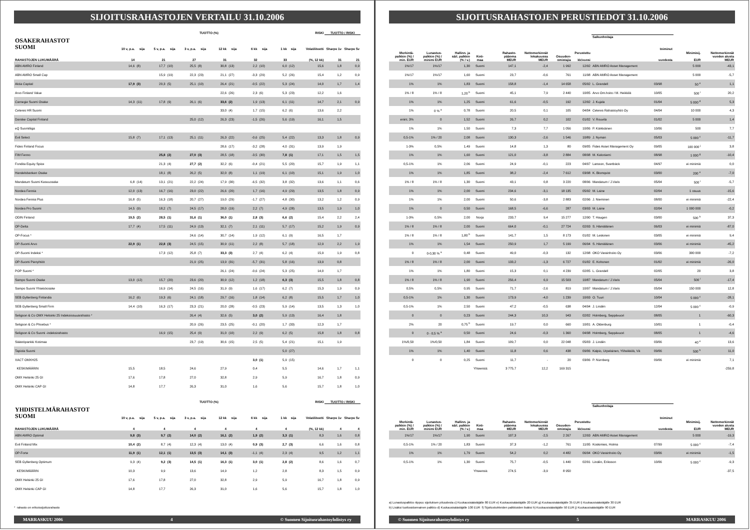SIJOITUSRAHASTOJEN VERTAILU 31.10.2006
| | TUOTTO (%) | | | | | | | | | | | | RISKI | TUOTTO / RISKI | |
| --- | --- | --- | --- | --- | --- | --- | --- | --- | --- | --- | --- | --- | --- | --- | --- |
| OSAKERAHASTOT SUOMI | 10 v, p.a. | sija | 5 v, p.a. | sija | 3 v, p.a. | sija | 12 kk | sija | 6 kk | sija | 1 kk | sija | Volatiliteetti | Sharpe 1v | Sharpe 5v |
| RAHASTOJEN LUKUMÄÄRÄ | 14 | | 21 | | 27 | | 31 | | 32 | | 33 | | (%, 12 kk) | 31 | 21 |
| ABN AMRO Finland | 14,6 | (8) | 17,7 | (10) | 25,5 | (8) | 30,8 | (13) | 2,2 | (10) | 6,0 | (12) | 15,6 | 1,8 | 0,9 |
| ABN AMRO Small Cap | | | 15,9 | (19) | 22,3 | (23) | 21,1 | (27) | -3,3 | (29) | 5,2 | (26) | 15,4 | 1,2 | 0,9 |
| Aktia Capital | 17,9 | (3) | 20,3 | (5) | 25,1 | (10) | 26,4 | (21) | -0,5 | (22) | 5,3 | (24) | 14,0 | 1,7 | 1,4 |
| Arvo Finland Value | | | | | | | 22,6 | (26) | 2,3 | (6) | 5,3 | (23) | 12,2 | 1,6 | |
| Carnegie Suomi Osake | 14,3 | (11) | 17,8 | (9) | 26,1 | (6) | 33,6 | (2) | 1,9 | (13) | 6,1 | (11) | 14,7 | 2,1 | 0,9 |
| Celeres HR Suomi | | | | | | | 33,0 | (4) | 1,7 | (15) | 6,2 | (6) | 13,6 | 2,2 | |
| Danske Capital Finland | | | | | 25,0 | (12) | 26,3 | (23) | -1,5 | (26) | 5,6 | (19) | 16,1 | 1,5 | |
| eQ Suomiliiga | | | | | | | | | | | | | | | |
| Evli Select | 15,8 | (7) | 17,1 | (13) | 25,1 | (11) | 26,3 | (22) | -0,6 | (25) | 5,4 | (22) | 13,3 | 1,8 | 0,9 |
| Fides Finland Focus | | | | | | | 28,6 | (17) | -3,2 | (28) | 4,0 | (31) | 13,9 | 1,9 | |
| FIM Fenno | | | 25,8 | (2) | 27,0 | (3) | 28,5 | (18) | -3,5 | (30) | 7,8 | (1) | 17,1 | 1,5 | 1,5 |
| Fondita Equity Spice | | | 21,3 | (4) | 27,7 | (2) | 32,2 | (6) | -0,4 | (21) | 5,5 | (20) | 15,7 | 1,9 | 1,1 |
| Handelsbanken Osake | | | 18,1 | (8) | 26,2 | (5) | 32,0 | (8) | 1,1 | (19) | 6,1 | (10) | 15,1 | 1,9 | 1,0 |
| Mandatum Suomi Kasvuosake | 6,8 | (14) | 13,1 | (21) | 22,2 | (24) | 17,9 | (30) | -6,5 | (32) | 3,8 | (32) | 13,6 | 1,1 | 0,6 |
| Nordea Fennia | 12,0 | (13) | 16,7 | (16) | 23,0 | (22) | 26,6 | (20) | 1,7 | (16) | 4,9 | (29) | 13,5 | 1,8 | 0,9 |
| Nordea Fennia Plus | 16,8 | (5) | 16,3 | (18) | 20,7 | (27) | 19,0 | (29) | -1,7 | (27) | 4,8 | (30) | 13,2 | 1,2 | 0,9 |
| Nordea Pro Suomi | 14,5 | (9) | 18,2 | (7) | 24,5 | (17) | 28,0 | (19) | 2,2 | (7) | 4,9 | (28) | 13,5 | 1,9 | 1,0 |
| ODIN Finland | 19,5 | (2) | 28,5 | (1) | 31,6 | (1) | 36,0 | (1) | 2,8 | (3) | 6,6 | (2) | 15,4 | 2,2 | 2,4 |
| OP-Delta | 17,7 | (4) | 17,5 | (11) | 24,9 | (13) | 32,1 | (7) | 2,1 | (11) | 5,7 | (17) | 15,2 | 1,9 | 0,9 |
| OP-Focus * | | | | | 24,6 | (14) | 30,7 | (14) | 1,9 | (12) | 6,1 | (9) | 16,5 | 1,7 | |
| OP-Suomi Arvo | 22,9 | (1) | 22,8 | (3) | 24,5 | (15) | 30,9 | (11) | 2,2 | (8) | 5,7 | (18) | 12,9 | 2,2 | 1,9 |
| OP-Suomi Indeksi * | | | 17,3 | (12) | 25,8 | (7) | 33,3 | (3) | 2,7 | (4) | 6,2 | (4) | 15,9 | 1,9 | 0,8 |
| OP-Suomi Pienyhtiöt | | | | | 21,9 | (25) | 13,9 | (31) | -5,7 | (31) | 5,8 | (16) | 13,9 | 0,8 | |
| POP Suomi * | | | | | | | 26,1 | (24) | -0,6 | (24) | 5,3 | (25) | 14,0 | 1,7 | |
| Sampo Suomi Osake | 13,0 | (12) | 15,7 | (20) | 23,6 | (20) | 30,9 | (12) | 1,2 | (18) | 6,3 | (3) | 15,5 | 1,8 | 0,8 |
| Sampo Suomi Yhteisöosake | | | 16,9 | (14) | 24,5 | (16) | 31,9 | (9) | 1,6 | (17) | 6,2 | (7) | 15,3 | 1,9 | 0,9 |
| SEB Gyllenberg Finlandia | 16,2 | (6) | 19,3 | (6) | 24,1 | (18) | 29,7 | (16) | 1,8 | (14) | 6,2 | (8) | 15,5 | 1,7 | 1,0 |
| SEB Gyllenberg Small Firm | 14,4 | (10) | 16,3 | (17) | 23,3 | (21) | 20,0 | (28) | -0,5 | (23) | 5,9 | (14) | 13,5 | 1,3 | 1,0 |
| Seligson & Co OMX Helsinki 25 Indeksiosuusrahasto * | | | | | 26,4 | (4) | 32,6 | (5) | 3,0 | (2) | 5,9 | (13) | 16,4 | 1,8 | |
| Seligson & Co Phoebus * | | | | | 20,9 | (26) | 23,5 | (25) | -0,1 | (20) | 1,7 | (33) | 12,3 | 1,7 | |
| Seligson & Co Suomi -indeksirahasto | | | 16,9 | (15) | 25,4 | (9) | 31,0 | (10) | 2,2 | (9) | 6,2 | (5) | 15,8 | 1,8 | 0,8 |
| Säästöpankki Kotimaa | | | | | 23,7 | (19) | 30,6 | (15) | 2,5 | (5) | 5,4 | (21) | 15,1 | 1,9 | |
| Tapiola Suomi | | | | | | | | | | | 5,0 | (27) | | | |
| XACT OMXH25 | | | | | | | | | 3,0 | (1) | 5,9 | (15) | | | |
| KESKIMÄÄRIN | 15,5 | | 18,5 | | 24,6 | | 27,9 | | 0,4 | | 5,5 | | 14,6 | 1,7 | 1,1 |
| OMX Helsinki 25 GI | 17,6 | | 17,8 | | 27,0 | | 32,8 | | 2,9 | | 5,9 | | 16,7 | 1,8 | 0,9 |
| OMX Helsinki CAP GI | 14,8 | | 17,7 | | 26,3 | | 31,0 | | 1,6 | | 5,6 | | 15,7 | 1,8 | 1,0 |
| | TUOTTO (%) | | | | | | | | | | | | RISKI | TUOTTO / RISKI | |
| --- | --- | --- | --- | --- | --- | --- | --- | --- | --- | --- | --- | --- | --- | --- | --- |
| YHDISTELMÄRAHASTOT SUOMI | 10 v, p.a. | sija | 5 v, p.a. | sija | 3 v, p.a. | sija | 12 kk | sija | 6 kk | sija | 1 kk | sija | Volatiliteetti | Sharpe 1v | Sharpe 5v |
| RAHASTOJEN LUKUMÄÄRÄ | 4 | | 4 | | 4 | | 4 | | 4 | | 4 | | (%, 12 kk) | 4 | 4 |
| ABN AMRO Optimal | 9,8 | (3) | 9,7 | (2) | 14,0 | (2) | 16,1 | (2) | 1,9 | (2) | 3,3 | (1) | 8,3 | 1,6 | 0,8 |
| Evli Finland Mix | 10,4 | (2) | 8,7 | (4) | 12,3 | (4) | 13,0 | (4) | 0,9 | (3) | 2,7 | (3) | 6,6 | 1,6 | 0,8 |
| OP-Forte | 11,9 | (1) | 12,1 | (1) | 13,5 | (3) | 14,1 | (3) | -1,1 | (4) | 2,3 | (4) | 9,5 | 1,2 | 1,1 |
| SEB Gyllenberg Optimum | 9,3 | (4) | 9,2 | (3) | 14,5 | (1) | 16,3 | (1) | 3,0 | (1) | 2,8 | (2) | 8,6 | 1,6 | 0,7 |
| KESKIMÄÄRIN | 10,3 | | 9,9 | | 13,6 | | 14,9 | | 1,2 | | 2,8 | | 8,3 | 1,5 | 0,9 |
| OMX Helsinki 25 GI | 17,6 | | 17,8 | | 27,0 | | 32,8 | | 2,9 | | 5,9 | | 16,7 | 1,8 | 0,9 |
| OMX Helsinki CAP GI | 14,8 | | 17,7 | | 26,3 | | 31,0 | | 1,6 | | 5,6 | | 15,7 | 1,8 | 1,0 |
* rahasto on erikoissijoitusrahasto
MARRASKUU 2006 4 © Suomen Sijoitusrahastoyhdistys ry
SIJOITUSRAHASTOJEN PERUSTIEDOT 31.10.2006
| Merkintä- palkkio (%) / min. EUR | Lunastus- palkkio (%) / minimi EUR | Hallinn. ja säil. palkkio (% / v.) | Koti- maa | Rahasto- pääoma MEUR | Nettomerkinnät lokakuussa MEUR | Osuuden- omistajia | Perustettu kk/vuosi | Salkunhoitaja | toiminut | Minimisij. EUR | Nettomerkinnät vuoden alusta MEUR |
| --- | --- | --- | --- | --- | --- | --- | --- | --- | --- | --- | --- |
| | | | | | | | | | vuodesta | | |
| 1%/17 | 1%/17 | 1,30 | Suomi | 147,1 | -2,4 | 1 992 | 12/92 | ABN AMRO Asset Management | | 5 000 | -43,1 |
| 1%/17 | 1%/17 | 1,60 | Suomi | 23,7 | -0,6 | 761 | 11/98 | ABN AMRO Asset Management | | 5 000 | -5,7 |
| 1% | 1% | 1,83 | Suomi | 158,8 | -1,4 | 14 658 | 05/92 | L. Grandell | 03/98 | 50 <sup>e</sup> | 1,1 |
| 1% / 8 | 1% / 8 | 1,20 <sup>b</sup> | Suomi | 45,1 | 7,9 | 2 440 | 10/05 | Arvo Om.hoito / M. Heikkilä | 10/05 | 500 <sup>i</sup> | 20,2 |
| 1% | 1% | 1,25 | Suomi | 61,6 | -0,5 | 192 | 12/92 | J. Kujala | 01/04 | 5 000 <sup>d</sup> | 5,3 |
| 1% | 0 % <sup>a</sup> | 0,78 | Suomi | 20,5 | 0,1 | 105 | 04/04 | Celeres Rahastoyhtiö Oy | 04/04 | 10 000 | 4,3 |
| enint. 3% | 0 | 1,52 | Suomi | 26,7 | 0,2 | 102 | 01/02 | V. Rouvila | 01/02 | 5 000 | 1,4 |
| 1% | 1% | 1,50 | Suomi | 7,3 | 7,7 | 1 056 | 10/06 | P. Kärkkäinen | 10/06 | 500 | 7,7 |
| 0,5-1% | 1% / 20 | 2,08 | Suomi | 130,3 | -2,6 | 1 546 | 10/89 | J. Nyman | 05/03 | 5 000 <sup>c</sup> | -11,7 |
| 1-3% | 0,5% | 1,49 | Suomi | 14,8 | 1,3 | 80 | 09/05 | Fides Asset Management Oy | 09/05 | 100 000 <sup>j</sup> | 3,8 |
| 1% | 1% | 1,60 | Suomi | 121,0 | -3,8 | 2 884 | 08/98 | M. Kaloniemi | 08/98 | 1 000 <sup>g</sup> | -10,4 |
| 0,5-1% | 1% | 2,06 | Suomi | 24,9 | -0,1 | 223 | 04/97 | Larsson, Svartbäck | 04/97 | ei minimiä | 0,0 |
| 1% | 1% | 1,85 | Suomi | 38,2 | -2,4 | 7 612 | 03/98 | K. Blomqvist | 03/00 | 200 <sup>e</sup> | -7,0 |
| 1% / 8 | 1% / 8 | 1,30 | Suomi | 43,1 | 0,8 | 3 220 | 08/96 | Mandatum / J.Varis | 05/04 | 500 <sup>i</sup> | -5,7 |
| 1% | 1% | 2,00 | Suomi | 234,6 | -3,1 | 18 135 | 05/92 | M. Laine | 02/04 | 1 osuus | -15,6 |
| 1% | 1% | 2,00 | Suomi | 50,6 | -3,8 | 2 883 | 02/96 | J. Nieminen | 08/00 | ei minimiä | -22,4 |
| 1% | 0 | 0,50 | Suomi | 168,5 | -6,6 | 287 | 03/93 | M. Laine | 02/04 | 1 000 000 | -0,2 |
| 1-3% | 0,5% | 2,00 | Norja | 233,7 | 9,4 | 15 277 | 12/90 | T. Haugen | 03/00 | 500 <sup>h</sup> | 37,3 |
| 1% / 8 | 1% / 8 | 2,00 | Suomi | 664,0 | -0,1 | 27 724 | 02/93 | S. Hämäläinen | 06/03 | ei minimiä | -87,0 |
| 1% / 8 | 1% / 8 | 1,80 <sup>b</sup> | Suomi | 141,7 | 1,5 | 8 173 | 01/02 | M. Leskinen | 03/05 | ei minimiä | 9,4 |
| 1% | 1% | 1,54 | Suomi | 250,9 | 1,7 | 5 199 | 06/94 | S. Hämäläinen | 03/06 | ei minimiä | -45,2 |
| 0 | 0-0,30 % <sup>a</sup> | 0,48 | Suomi | 49,0 | -0,3 | 132 | 12/98 | OKO Varainhoito Oy | 03/06 | 300 000 | -7,2 |
| 1% / 8 | 1% / 8 | 2,00 | Suomi | 133,2 | -1,3 | 6 727 | 01/02 | E. Kohonen | 01/02 | ei minimiä | -26,0 |
| 1% | 1% | 1,80 | Suomi | 15,3 | 0,1 | 4 239 | 02/05 | L. Grandell | 02/05 | 20 | 3,8 |
| 1% / 8 | 1% / 8 | 1,90 | Suomi | 256,4 | 6,9 | 15 503 | 10/87 | Mandatum / J.Varis | 05/04 | 500 <sup>i</sup> | -17,4 |
| 0,5% | 0,5% | 0,95 | Suomi | 71,7 | -2,6 | 819 | 10/97 | Mandatum / J.Varis | 05/04 | 150 000 | 12,8 |
| 0,5-1% | 1% | 1,30 | Suomi | 173,9 | -4,0 | 1 239 | 10/93 | O. Tuuri | 10/04 | 5 000 <sup>c</sup> | -28,1 |
| 0,5-1% | 1% | 2,50 | Suomi | 47,2 | -0,5 | 638 | 04/94 | J. Lindén | 12/04 | 5 000 <sup>c</sup> | -0,9 |
| 0 | 0 | 0,23 | Suomi | 244,3 | 10,3 | 943 | 02/02 | Holmberg, Seppävuori | 08/05 | 1 | -60,3 |
| 2% | 20 | 0,75 <sup>b</sup> | Suomi | 19,7 | 0,0 | 660 | 10/01 | A. Oldenburg | 10/01 | 1 | -0,4 |
| 0 | 0 - 0,5 % <sup>a</sup> | 0,50 | Suomi | 24,6 | -0,3 | 1 360 | 04/98 | Holmberg, Seppävuori | 08/05 | 1 | -4,6 |
| 1%/0,50 | 1%/0,50 | 1,84 | Suomi | 109,7 | 0,0 | 22 048 | 05/03 | J. Lindén | 03/06 | 40 <sup>e</sup> | 13,6 |
| 1% | 1% | 1,40 | Suomi | 11,8 | 0,6 | 438 | 09/06 | Kalpio, Urpelainen, Yliheikkilä, Vä | 09/06 | 500 <sup>h</sup> | 11,0 |
| 0 | 0 | 0,25 | Suomi | 11,7 | - | 20 | 03/06 | P. Nürnberg | 09/06 | ei minimiä | 7,1 |
| | | | Yhteensä: | 3 775,7 | 12,2 | 169 315 | | | | | -259,8 |
| Merkintä- palkkio (%) / min. EUR | Lunastus- palkkio (%) / minimi EUR | Hallinn. ja säil. palkkio (% / v.) | Koti- maa | Rahasto- pääoma MEUR | Nettomerkinnät lokakuussa MEUR | Osuuden- omistajia | Perustettu kk/vuosi | Salkunhoitaja | toiminut | Minimisij. EUR | Nettomerkinnät vuoden alusta MEUR |
| --- | --- | --- | --- | --- | --- | --- | --- | --- | --- | --- | --- |
| | | | | | | | | | vuodesta | | |
| 1%/17 | 1%/17 | 1,90 | Suomi | 107,3 | -2,5 | 2 267 | 12/93 | ABN AMRO Asset Management | | 5 000 | -19,3 |
| 0,5-1% | 1% / 20 | 1,83 | Suomi | 37,3 | -1,2 | 761 | 11/95 | Koskimies, Holma | 07/99 | 5 000 <sup>c</sup> | -7,4 |
| 1% | 1% | 1,79 | Suomi | 54,2 | 0,2 | 4 482 | 06/94 | OKO Varainhoito Oy | 03/06 | ei minimiä | -1,5 |
| 0,5-1% | 1% | 1,30 | Suomi | 75,7 | -0,5 | 1 440 | 02/91 | Lindén, Eriksson | 10/06 | 5 000 <sup>c</sup> | -9,3 |
| | | | Yhteensä: | 274,5 | -3,9 | 8 950 | | | | | -37,5 |
a) Lunastuspalkkio riippuu sijoituksen pituudesta c) Kuukausisäästäjälle 80 EUR e) Kuukausisäästäjälle 20 EUR g) Kuukausisäästäjälle 35 EUR i) Kuukausisäästäjälle 30 EUR
b) Lisäksi tuottosidonnainen palkkio d) Kuukausisäästäjälle 100 EUR f) Sijoituskohteiden palkkioiden lisäksi h) Kuukausisäästäjälle 50 EUR j) Kuukausisäästäjälle 90 EUR
© Suomen Sijoitusrahastoyhdistys ry 5 MARRASKUU 2006